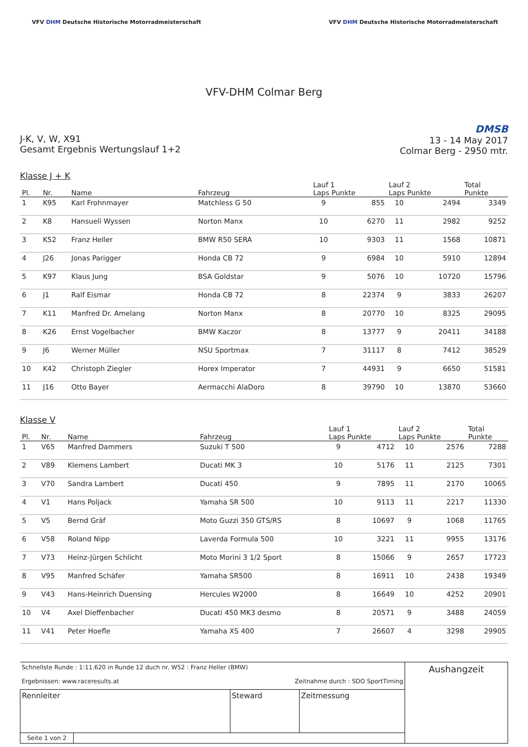VFV DHM Deutsche Historische Motorradmeisterschaft
VFV DHM Deutsche Historische Motorradmeisterschaft
VFV-DHM Colmar Berg
J-K, V, W, X91
Gesamt Ergebnis Wertungslauf 1+2
DMSB
13 - 14 May 2017
Colmar Berg - 2950 mtr.
Klasse J + K
| Pl. | Nr. | Name | Fahrzeug | Lauf 1 Laps Punkte | | Lauf 2 Laps Punkte | | Total Punkte |
| --- | --- | --- | --- | --- | --- | --- | --- | --- |
| 1 | K95 | Karl Frohnmayer | Matchless G 50 | 9 | 855 | 10 | 2494 | 3349 |
| 2 | K8 | Hansueli Wyssen | Norton Manx | 10 | 6270 | 11 | 2982 | 9252 |
| 3 | K52 | Franz Heller | BMW R50 SERA | 10 | 9303 | 11 | 1568 | 10871 |
| 4 | J26 | Jonas Parigger | Honda CB 72 | 9 | 6984 | 10 | 5910 | 12894 |
| 5 | K97 | Klaus Jung | BSA Goldstar | 9 | 5076 | 10 | 10720 | 15796 |
| 6 | J1 | Ralf Eismar | Honda CB 72 | 8 | 22374 | 9 | 3833 | 26207 |
| 7 | K11 | Manfred Dr. Amelang | Norton Manx | 8 | 20770 | 10 | 8325 | 29095 |
| 8 | K26 | Ernst Vogelbacher | BMW Kaczor | 8 | 13777 | 9 | 20411 | 34188 |
| 9 | J6 | Werner Müller | NSU Sportmax | 7 | 31117 | 8 | 7412 | 38529 |
| 10 | K42 | Christoph Ziegler | Horex Imperator | 7 | 44931 | 9 | 6650 | 51581 |
| 11 | J16 | Otto Bayer | Aermacchi AlaDoro | 8 | 39790 | 10 | 13870 | 53660 |
Klasse V
| Pl. | Nr. | Name | Fahrzeug | Lauf 1 Laps Punkte | | Lauf 2 Laps Punkte | | Total Punkte |
| --- | --- | --- | --- | --- | --- | --- | --- | --- |
| 1 | V65 | Manfred Dammers | Suzuki T 500 | 9 | 4712 | 10 | 2576 | 7288 |
| 2 | V89 | Klemens Lambert | Ducati MK 3 | 10 | 5176 | 11 | 2125 | 7301 |
| 3 | V70 | Sandra Lambert | Ducati 450 | 9 | 7895 | 11 | 2170 | 10065 |
| 4 | V1 | Hans Poljack | Yamaha SR 500 | 10 | 9113 | 11 | 2217 | 11330 |
| 5 | V5 | Bernd Gräf | Moto Guzzi 350 GTS/RS | 8 | 10697 | 9 | 1068 | 11765 |
| 6 | V58 | Roland Nipp | Laverda Formula 500 | 10 | 3221 | 11 | 9955 | 13176 |
| 7 | V73 | Heinz-Jürgen Schlicht | Moto Morini 3 1/2 Sport | 8 | 15066 | 9 | 2657 | 17723 |
| 8 | V95 | Manfred Schäfer | Yamaha SR500 | 8 | 16911 | 10 | 2438 | 19349 |
| 9 | V43 | Hans-Heinrich Duensing | Hercules W2000 | 8 | 16649 | 10 | 4252 | 20901 |
| 10 | V4 | Axel Dieffenbacher | Ducati 450 MK3 desmo | 8 | 20571 | 9 | 3488 | 24059 |
| 11 | V41 | Peter Hoefle | Yamaha XS 400 | 7 | 26607 | 4 | 3298 | 29905 |
| Schnellste Runde : 1:11.620 in Runde 12 duch nr. W52 : Franz Heller (BMW) Ergebnissen: www.raceresults.at Zeitnahme durch : SDO SportTiming | | | | Aushangzeit |
| Rennleiter | | Steward | Zeitmessung | |
| Seite 1 von 2 | | | | |